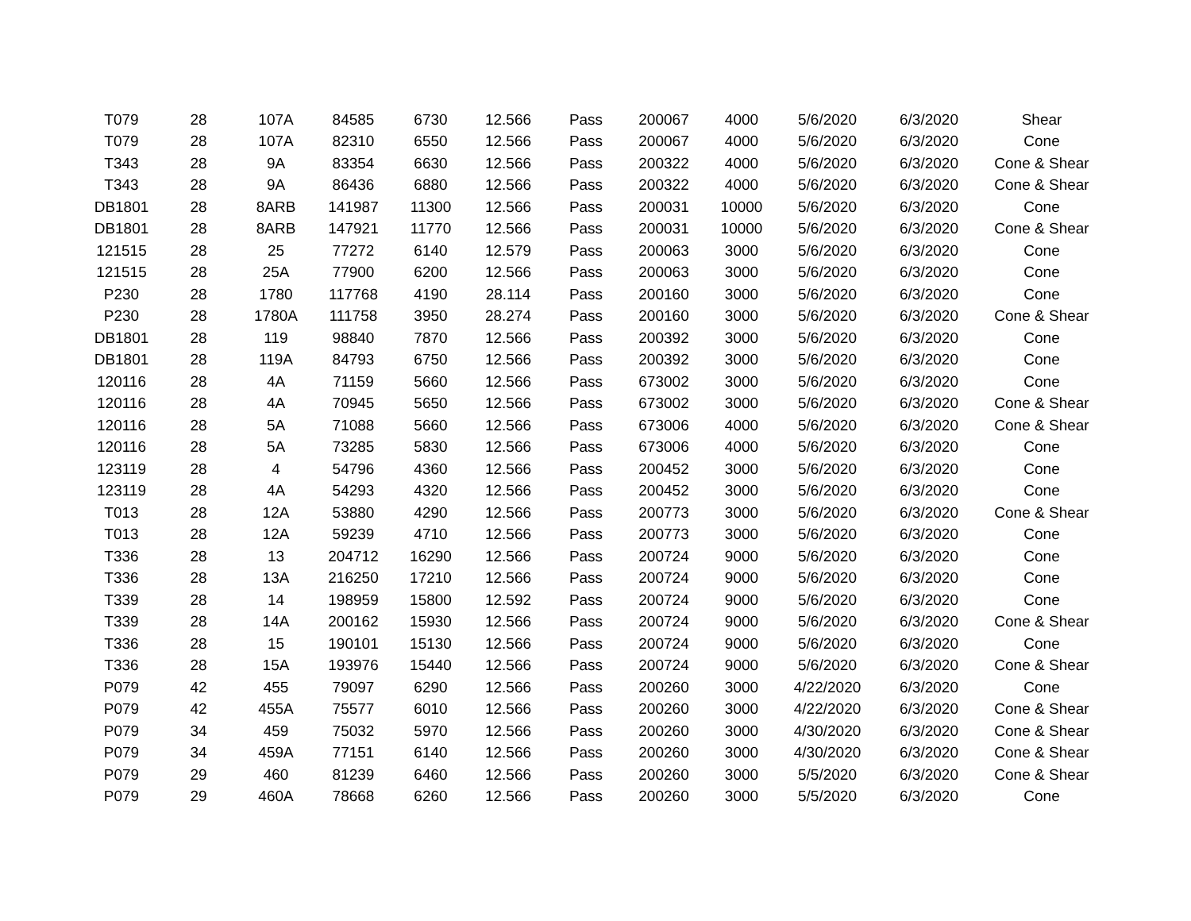| T079 | 28 | 107A | 84585 | 6730 | 12.566 | Pass | 200067 | 4000 | 5/6/2020 | 6/3/2020 | Shear |
| T079 | 28 | 107A | 82310 | 6550 | 12.566 | Pass | 200067 | 4000 | 5/6/2020 | 6/3/2020 | Cone |
| T343 | 28 | 9A | 83354 | 6630 | 12.566 | Pass | 200322 | 4000 | 5/6/2020 | 6/3/2020 | Cone & Shear |
| T343 | 28 | 9A | 86436 | 6880 | 12.566 | Pass | 200322 | 4000 | 5/6/2020 | 6/3/2020 | Cone & Shear |
| DB1801 | 28 | 8ARB | 141987 | 11300 | 12.566 | Pass | 200031 | 10000 | 5/6/2020 | 6/3/2020 | Cone |
| DB1801 | 28 | 8ARB | 147921 | 11770 | 12.566 | Pass | 200031 | 10000 | 5/6/2020 | 6/3/2020 | Cone & Shear |
| 121515 | 28 | 25 | 77272 | 6140 | 12.579 | Pass | 200063 | 3000 | 5/6/2020 | 6/3/2020 | Cone |
| 121515 | 28 | 25A | 77900 | 6200 | 12.566 | Pass | 200063 | 3000 | 5/6/2020 | 6/3/2020 | Cone |
| P230 | 28 | 1780 | 117768 | 4190 | 28.114 | Pass | 200160 | 3000 | 5/6/2020 | 6/3/2020 | Cone |
| P230 | 28 | 1780A | 111758 | 3950 | 28.274 | Pass | 200160 | 3000 | 5/6/2020 | 6/3/2020 | Cone & Shear |
| DB1801 | 28 | 119 | 98840 | 7870 | 12.566 | Pass | 200392 | 3000 | 5/6/2020 | 6/3/2020 | Cone |
| DB1801 | 28 | 119A | 84793 | 6750 | 12.566 | Pass | 200392 | 3000 | 5/6/2020 | 6/3/2020 | Cone |
| 120116 | 28 | 4A | 71159 | 5660 | 12.566 | Pass | 673002 | 3000 | 5/6/2020 | 6/3/2020 | Cone |
| 120116 | 28 | 4A | 70945 | 5650 | 12.566 | Pass | 673002 | 3000 | 5/6/2020 | 6/3/2020 | Cone & Shear |
| 120116 | 28 | 5A | 71088 | 5660 | 12.566 | Pass | 673006 | 4000 | 5/6/2020 | 6/3/2020 | Cone & Shear |
| 120116 | 28 | 5A | 73285 | 5830 | 12.566 | Pass | 673006 | 4000 | 5/6/2020 | 6/3/2020 | Cone |
| 123119 | 28 | 4 | 54796 | 4360 | 12.566 | Pass | 200452 | 3000 | 5/6/2020 | 6/3/2020 | Cone |
| 123119 | 28 | 4A | 54293 | 4320 | 12.566 | Pass | 200452 | 3000 | 5/6/2020 | 6/3/2020 | Cone |
| T013 | 28 | 12A | 53880 | 4290 | 12.566 | Pass | 200773 | 3000 | 5/6/2020 | 6/3/2020 | Cone & Shear |
| T013 | 28 | 12A | 59239 | 4710 | 12.566 | Pass | 200773 | 3000 | 5/6/2020 | 6/3/2020 | Cone |
| T336 | 28 | 13 | 204712 | 16290 | 12.566 | Pass | 200724 | 9000 | 5/6/2020 | 6/3/2020 | Cone |
| T336 | 28 | 13A | 216250 | 17210 | 12.566 | Pass | 200724 | 9000 | 5/6/2020 | 6/3/2020 | Cone |
| T339 | 28 | 14 | 198959 | 15800 | 12.592 | Pass | 200724 | 9000 | 5/6/2020 | 6/3/2020 | Cone |
| T339 | 28 | 14A | 200162 | 15930 | 12.566 | Pass | 200724 | 9000 | 5/6/2020 | 6/3/2020 | Cone & Shear |
| T336 | 28 | 15 | 190101 | 15130 | 12.566 | Pass | 200724 | 9000 | 5/6/2020 | 6/3/2020 | Cone |
| T336 | 28 | 15A | 193976 | 15440 | 12.566 | Pass | 200724 | 9000 | 5/6/2020 | 6/3/2020 | Cone & Shear |
| P079 | 42 | 455 | 79097 | 6290 | 12.566 | Pass | 200260 | 3000 | 4/22/2020 | 6/3/2020 | Cone |
| P079 | 42 | 455A | 75577 | 6010 | 12.566 | Pass | 200260 | 3000 | 4/22/2020 | 6/3/2020 | Cone & Shear |
| P079 | 34 | 459 | 75032 | 5970 | 12.566 | Pass | 200260 | 3000 | 4/30/2020 | 6/3/2020 | Cone & Shear |
| P079 | 34 | 459A | 77151 | 6140 | 12.566 | Pass | 200260 | 3000 | 4/30/2020 | 6/3/2020 | Cone & Shear |
| P079 | 29 | 460 | 81239 | 6460 | 12.566 | Pass | 200260 | 3000 | 5/5/2020 | 6/3/2020 | Cone & Shear |
| P079 | 29 | 460A | 78668 | 6260 | 12.566 | Pass | 200260 | 3000 | 5/5/2020 | 6/3/2020 | Cone |